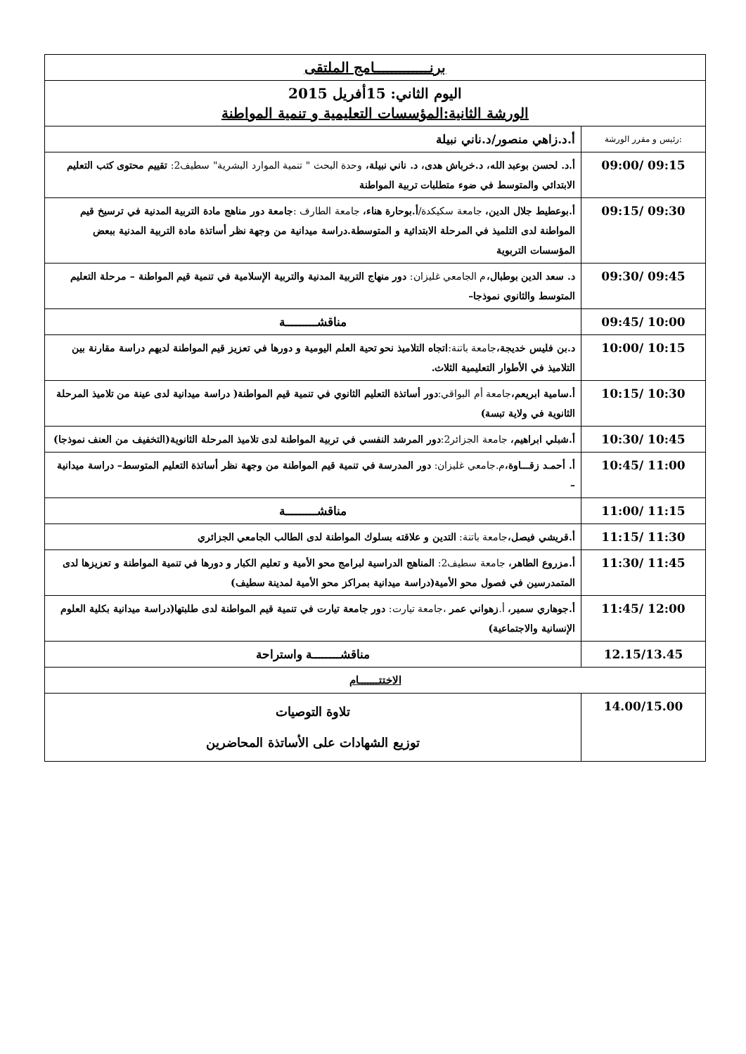| برنـــــــــــــامج الملتقى | |
| اليوم الثاني: 15أفريل 2015 الورشة الثانية:المؤسسات التعليمية و تنمية المواطنة | |
| رئيس و مقرر الورشة: | أ.د.زاهي منصور/د.ناني نبيلة |
| 09:00/ 09:15 | أ.د. لحسن بوعبد الله، د.خرباش هدى، د. ناني نبيلة، وحدة البحث " تنمية الموارد البشرية" سطيف2: تقييم محتوى كتب التعليم الابتدائي والمتوسط في ضوء متطلبات تربية المواطنة |
| 09:15/ 09:30 | أ.بوعطيط جلال الدين، جامعة سكيكدة/ أ.بوحارة هناء، جامعة الطارف : جامعة دور مناهج مادة التربية المدنية في ترسيخ قيم المواطنة لدى التلميذ في المرحلة الابتدائية و المتوسطة.دراسة ميدانية من وجهة نظر أساتذة مادة التربية المدنية ببعض المؤسسات التربوية |
| 09:30/ 09:45 | د. سعد الدين بوطبال، م الجامعي غليزان: دور منهاج التربية المدنية والتربية الإسلامية في تنمية قيم المواطنة – مرحلة التعليم المتوسط والثانوي نموذجا– |
| 09:45/ 10:00 | مناقشـــــــــة |
| 10:00/ 10:15 | د.بن فليس خديجة، جامعة باتنة: اتجاه التلاميذ نحو تحية العلم اليومية و دورها في تعزيز قيم المواطنة لديهم دراسة مقارنة بين التلاميذ في الأطوار التعليمية الثلاث. |
| 10:15/ 10:30 | أ.سامية ابريعم، جامعة أم البواقي: دور أساتذة التعليم الثانوي في تنمية قيم المواطنة( دراسة ميدانية لدى عينة من تلاميذ المرحلة الثانوية في ولاية تبسة) |
| 10:30/ 10:45 | أ.شبلي ابراهيم، جامعة الجزائر2: دور المرشد النفسي في تربية المواطنة لدى تلاميذ المرحلة الثانوية(التخفيف من العنف نموذجا) |
| 10:45/ 11:00 | أ. أحمـد زقـــاوة، م.جامعي غليزان: دور المدرسة في تنمية قيم المواطنة من وجهة نظر أساتذة التعليم المتوسط– دراسة ميدانية – |
| 11:00/ 11:15 | مناقشـــــــــة |
| 11:15/ 11:30 | أ.قريشي فيصل، جامعة باتنة: التدين و علاقته بسلوك المواطنة لدى الطالب الجامعي الجزائري |
| 11:30/ 11:45 | أ.مزروع الطاهر، جامعة سطيف2: المناهج الدراسية لبرامج محو الأمية و تعليم الكبار و دورها في تنمية المواطنة و تعزيزها لدى المتمدرسين في فصول محو الأمية(دراسة ميدانية بمراكز محو الأمية لمدينة سطيف) |
| 11:45/ 12:00 | أ.جوهاري سمير، أ. زهواني عمر ،جامعة تيارت: دور جامعة تيارت في تنمية قيم المواطنة لدى طلبتها(دراسة ميدانية بكلية العلوم الإنسانية والاجتماعية) |
| 12.15/13.45 | مناقشــــــــة واستراحة |
| الاختتـــــــام | |
| 14.00/15.00 | تلاوة التوصيات توزيع الشهادات على الأساتذة المحاضرين |